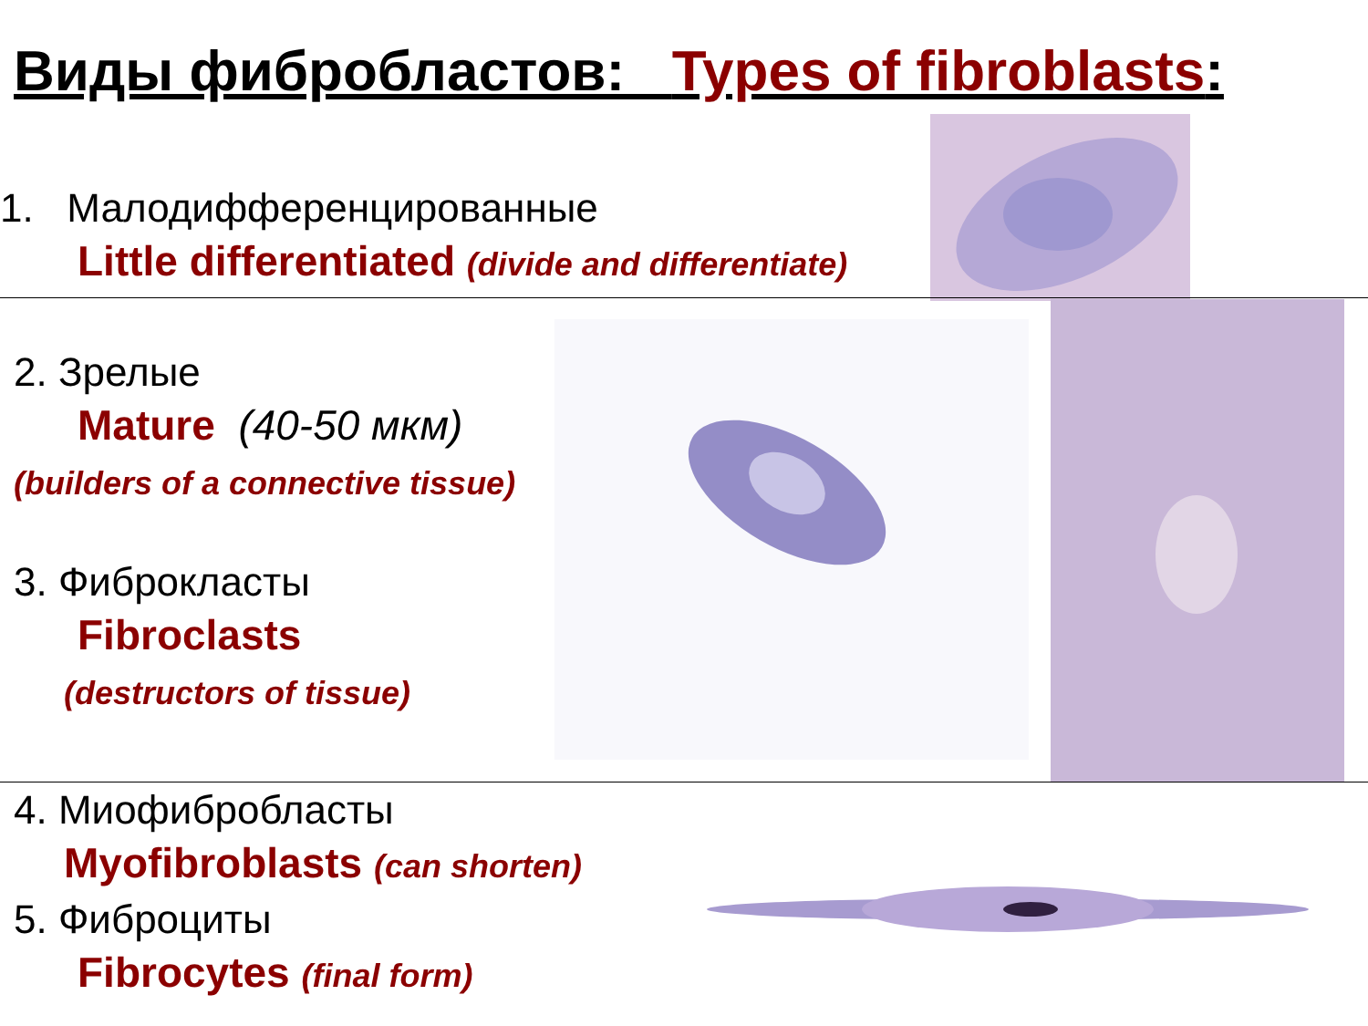Виды фибробластов: Types of fibroblasts:
1. Малодифференцированные
Little differentiated (divide and differentiate)
2. Зрелые
Mature (40-50 мкм)
(builders of a connective tissue)
3. Фиброкласты
Fibroclasts
(destructors of tissue)
4. Миофибробласты
Myofibroblasts (can shorten)
5. Фиброциты
Fibrocytes (final form)